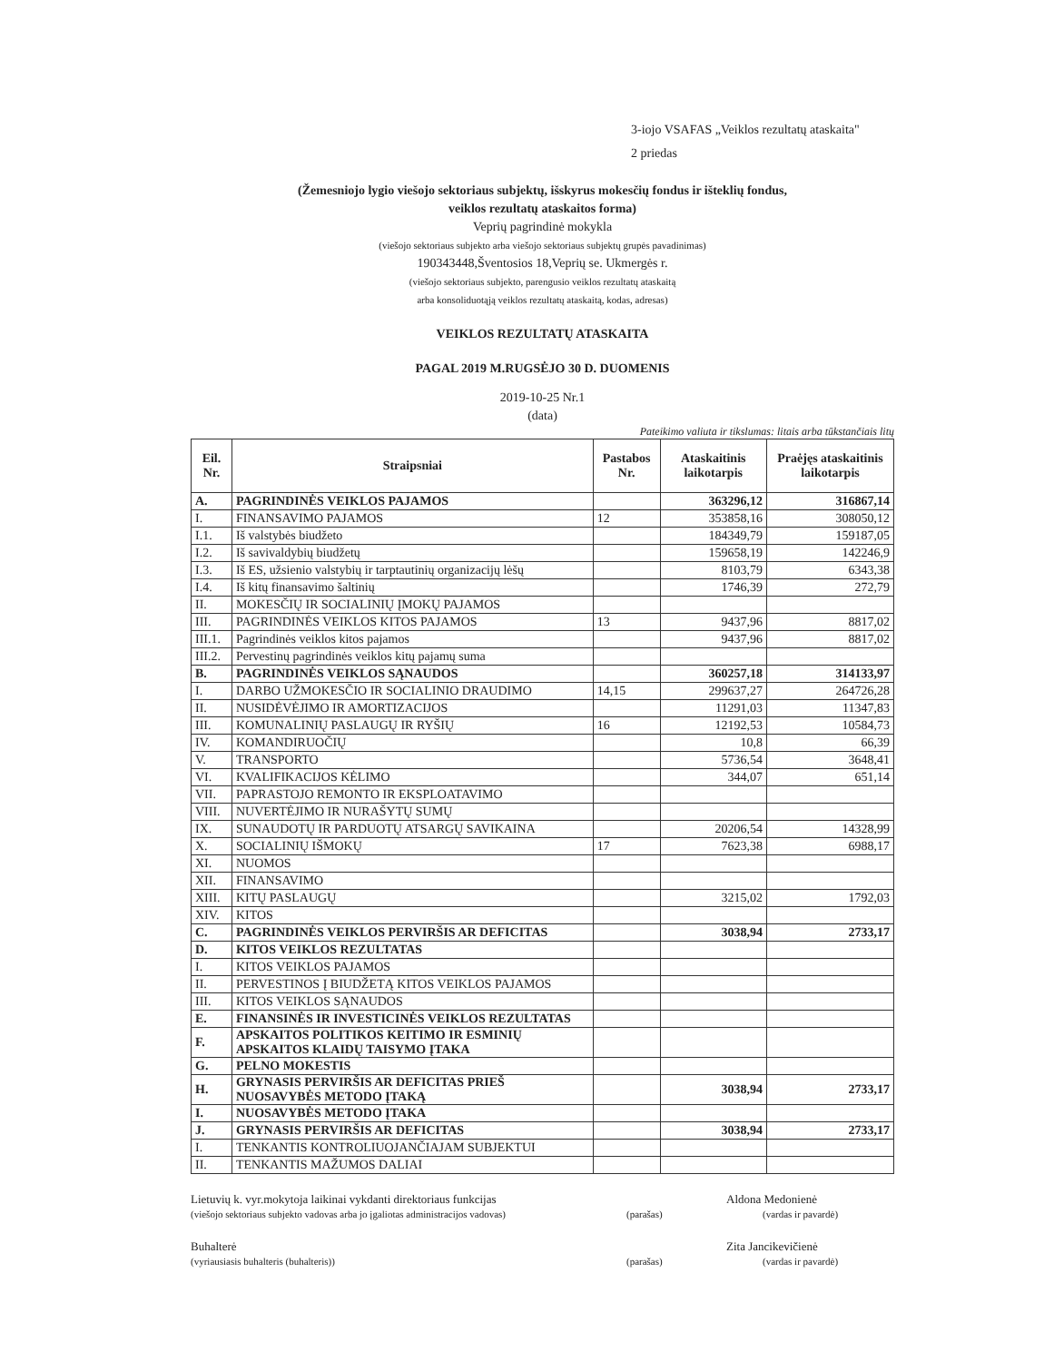3-iojo VSAFAS „Veiklos rezultatų ataskaita"
2 priedas
(Žemesniojo lygio viešojo sektoriaus subjektų, išskyrus mokesčių fondus ir išteklių fondus,
veiklos rezultatų ataskaitos forma)
Veprių pagrindinė mokykla
(viešojo sektoriaus subjekto arba viešojo sektoriaus subjektų grupės pavadinimas)
190343448,Šventosios 18,Veprių se. Ukmergės r.
(viešojo sektoriaus subjekto, parengusio veiklos rezultatų ataskaitą
arba konsoliduotąją veiklos rezultatų ataskaitą, kodas, adresas)
VEIKLOS REZULTATŲ ATASKAITA
PAGAL 2019 M.RUGSĖJO 30 D. DUOMENIS
2019-10-25 Nr.1
(data)
Pateikimo valiuta ir tikslumas: litais arba tūkstančiais litų
| Eil. Nr. | Straipsniai | Pastabos Nr. | Ataskaitinis laikotarpis | Praėjęs ataskaitinis laikotarpis |
| --- | --- | --- | --- | --- |
| A. | PAGRINDINĖS VEIKLOS PAJAMOS | | 363296,12 | 316867,14 |
| I. | FINANSAVIMO PAJAMOS | 12 | 353858,16 | 308050,12 |
| I.1. | Iš valstybės biudžeto | | 184349,79 | 159187,05 |
| I.2. | Iš savivaldybių biudžetų | | 159658,19 | 142246,9 |
| I.3. | Iš ES, užsienio valstybių ir tarptautinių organizacijų lėšų | | 8103,79 | 6343,38 |
| I.4. | Iš kitų finansavimo šaltinių | | 1746,39 | 272,79 |
| II. | MOKESČIŲ IR SOCIALINIŲ ĮMOKŲ PAJAMOS | | | |
| III. | PAGRINDINĖS VEIKLOS KITOS PAJAMOS | 13 | 9437,96 | 8817,02 |
| III.1. | Pagrindinės veiklos kitos pajamos | | 9437,96 | 8817,02 |
| III.2. | Pervestinų pagrindinės veiklos kitų pajamų suma | | | |
| B. | PAGRINDINĖS VEIKLOS SĄNAUDOS | | 360257,18 | 314133,97 |
| I. | DARBO UŽMOKESČIO IR SOCIALINIO DRAUDIMO | 14,15 | 299637,27 | 264726,28 |
| II. | NUSIDĖVĖJIMO IR AMORTIZACIJOS | | 11291,03 | 11347,83 |
| III. | KOMUNALINIŲ PASLAUGŲ IR RYŠIŲ | 16 | 12192,53 | 10584,73 |
| IV. | KOMANDIRUOČIŲ | | 10,8 | 66,39 |
| V. | TRANSPORTO | | 5736,54 | 3648,41 |
| VI. | KVALIFIKACIJOS KĖLIMO | | 344,07 | 651,14 |
| VII. | PAPRASTOJO REMONTO IR EKSPLOATAVIMO | | | |
| VIII. | NUVERTĖJIMO IR NURAŠYTŲ SUMŲ | | | |
| IX. | SUNAUDOTŲ IR PARDUOTŲ ATSARGŲ SAVIKAINA | | 20206,54 | 14328,99 |
| X. | SOCIALINIŲ IŠMOKŲ | 17 | 7623,38 | 6988,17 |
| XI. | NUOMOS | | | |
| XII. | FINANSAVIMO | | | |
| XIII. | KITŲ PASLAUGŲ | | 3215,02 | 1792,03 |
| XIV. | KITOS | | | |
| C. | PAGRINDINĖS VEIKLOS PERVIRŠIS AR DEFICITAS | | 3038,94 | 2733,17 |
| D. | KITOS VEIKLOS REZULTATAS | | | |
| I. | KITOS VEIKLOS PAJAMOS | | | |
| II. | PERVESTINOS Į BIUDŽETĄ KITOS VEIKLOS PAJAMOS | | | |
| III. | KITOS VEIKLOS SĄNAUDOS | | | |
| E. | FINANSINĖS IR INVESTICINĖS VEIKLOS REZULTATAS | | | |
| F. | APSKAITOS POLITIKOS KEITIMO IR ESMINIŲ APSKAITOS KLAIDŲ TAISYMO ĮTAKA | | | |
| G. | PELNO MOKESTIS | | | |
| H. | GRYNASIS PERVIRŠIS AR DEFICITAS PRIEŠ NUOSAVYBĖS METODO ĮTAKĄ | | 3038,94 | 2733,17 |
| I. | NUOSAVYBĖS METODO ĮTAKA | | | |
| J. | GRYNASIS PERVIRŠIS AR DEFICITAS | | 3038,94 | 2733,17 |
| I. | TENKANTIS KONTROLIUOJANČIAJAM SUBJEKTUI | | | |
| II. | TENKANTIS MAŽUMOS DALIAI | | | |
Lietuvių k. vyr.mokytoja laikinai vykdanti direktoriaus funkcijas
(viešojo sektoriaus subjekto vadovas arba jo įgaliotas administracijos vadovas)
(parašas)
Aldona Medonienė
(vardas ir pavardė)
Buhalterė
(vyriausiasis buhalteris (buhalteris))
(parašas)
Zita Jancikevičienė
(vardas ir pavardė)